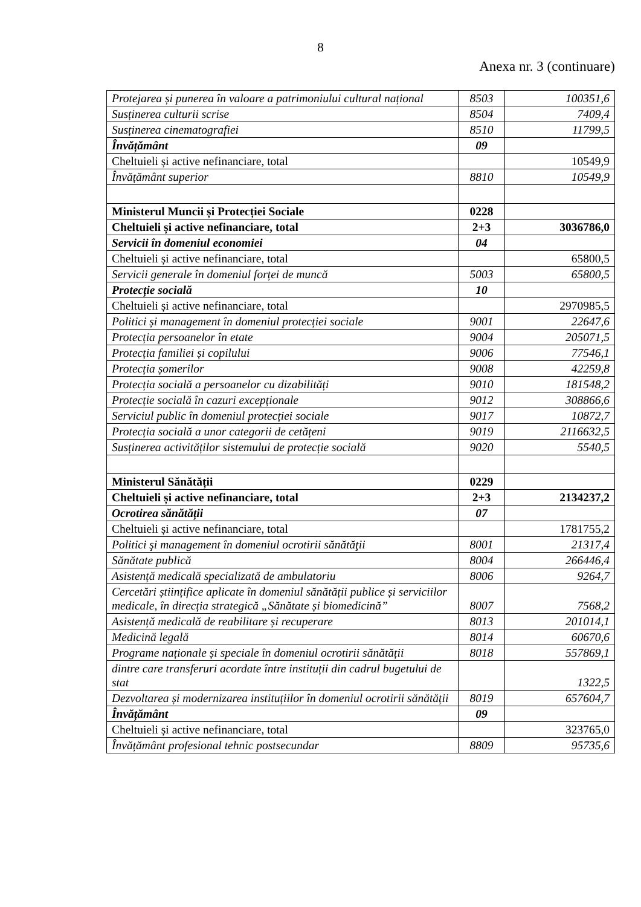8
Anexa nr. 3 (continuare)
| Protejarea și punerea în valoare a patrimoniului cultural național | 8503 | 100351,6 |
| Susținerea culturii scrise | 8504 | 7409,4 |
| Susținerea cinematografiei | 8510 | 11799,5 |
| Învățământ | 09 | |
| Cheltuieli și active nefinanciare, total | | 10549,9 |
| Învățământ superior | 8810 | 10549,9 |
| Ministerul Muncii și Protecției Sociale | 0228 | |
| Cheltuieli și active nefinanciare, total | 2+3 | 3036786,0 |
| Servicii în domeniul economiei | 04 | |
| Cheltuieli și active nefinanciare, total | | 65800,5 |
| Servicii generale în domeniul forței de muncă | 5003 | 65800,5 |
| Protecție socială | 10 | |
| Cheltuieli și active nefinanciare, total | | 2970985,5 |
| Politici și management în domeniul protecției sociale | 9001 | 22647,6 |
| Protecția persoanelor în etate | 9004 | 205071,5 |
| Protecția familiei și copilului | 9006 | 77546,1 |
| Protecția șomerilor | 9008 | 42259,8 |
| Protecția socială a persoanelor cu dizabilități | 9010 | 181548,2 |
| Protecție socială în cazuri excepționale | 9012 | 308866,6 |
| Serviciul public în domeniul protecției sociale | 9017 | 10872,7 |
| Protecția socială a unor categorii de cetățeni | 9019 | 2116632,5 |
| Susținerea activităților sistemului de protecție socială | 9020 | 5540,5 |
| Ministerul Sănătății | 0229 | |
| Cheltuieli și active nefinanciare, total | 2+3 | 2134237,2 |
| Ocrotirea sănătății | 07 | |
| Cheltuieli și active nefinanciare, total | | 1781755,2 |
| Politici şi management în domeniul ocrotirii sănătăţii | 8001 | 21317,4 |
| Sănătate publică | 8004 | 266446,4 |
| Asistență medicală specializată de ambulatoriu | 8006 | 9264,7 |
| Cercetări științifice aplicate în domeniul sănătății publice și serviciilor medicale, în direcția strategică „Sănătate și biomedicină” | 8007 | 7568,2 |
| Asistență medicală de reabilitare și recuperare | 8013 | 201014,1 |
| Medicină legală | 8014 | 60670,6 |
| Programe naționale și speciale în domeniul ocrotirii sănătății | 8018 | 557869,1 |
| dintre care transferuri acordate între instituții din cadrul bugetului de stat | | 1322,5 |
| Dezvoltarea și modernizarea instituțiilor în domeniul ocrotirii sănătății | 8019 | 657604,7 |
| Învățământ | 09 | |
| Cheltuieli și active nefinanciare, total | | 323765,0 |
| Învățământ profesional tehnic postsecundar | 8809 | 95735,6 |